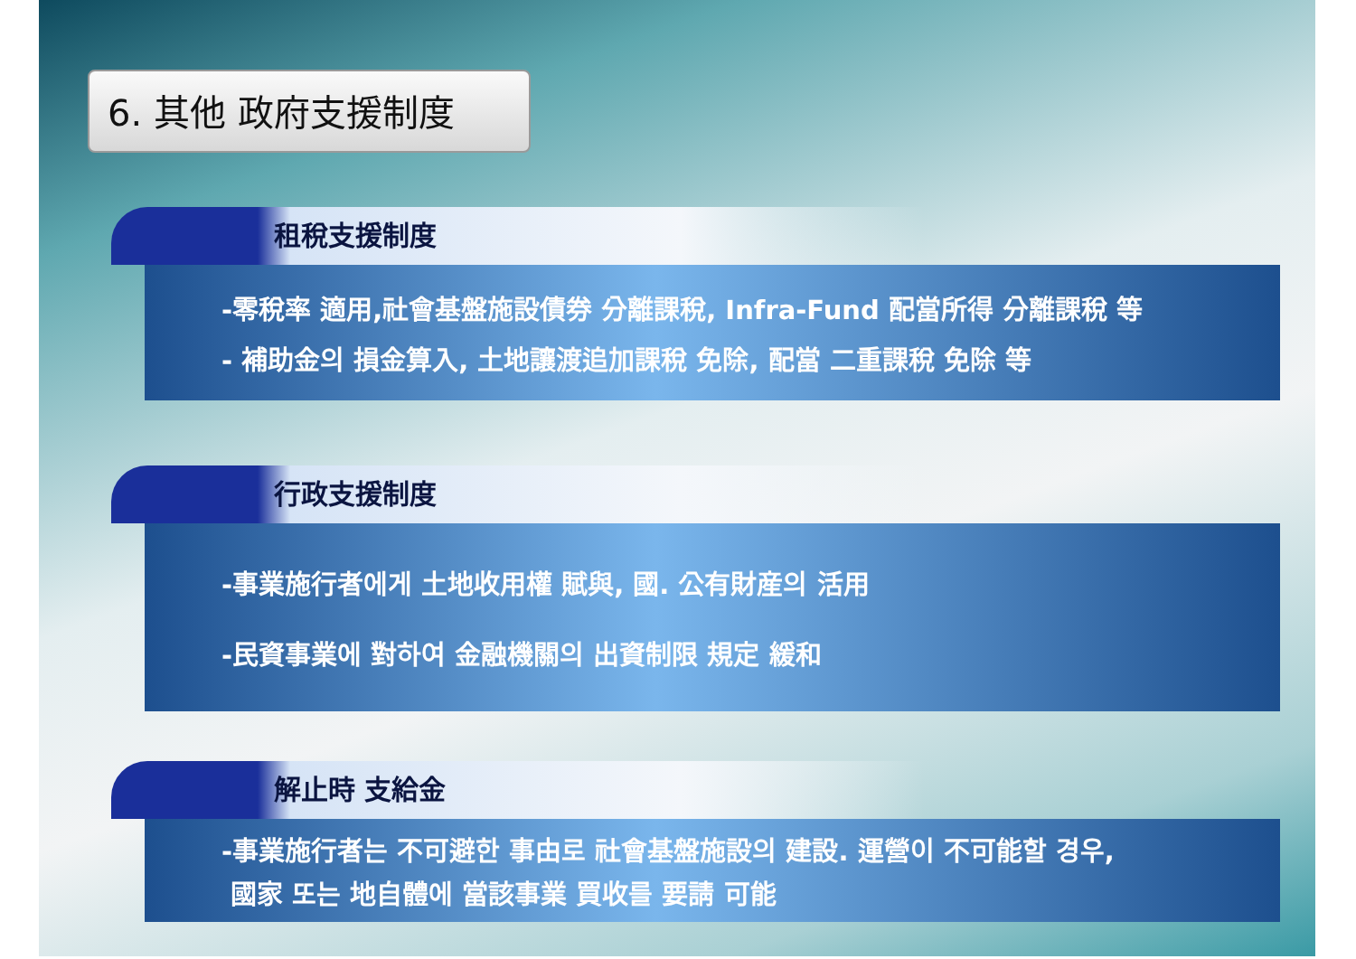6. 其他 政府支援制度
租稅支援制度
-零稅率 適用,社會基盤施設債券 分離課稅, Infra-Fund 配當所得 分離課稅 等
- 補助金의 損金算入, 土地讓渡追加課稅 免除, 配當 二重課稅 免除 等
行政支援制度
-事業施行者에게 土地收用權 賦與, 國. 公有財産의 活用
-民資事業에 對하여 金融機關의 出資制限 規定 緩和
解止時 支給金
-事業施行者는 不可避한 事由로 社會基盤施設의 建設. 運營이 不可能할 경우,
國家 또는 地自體에 當該事業 買收를 要請 可能